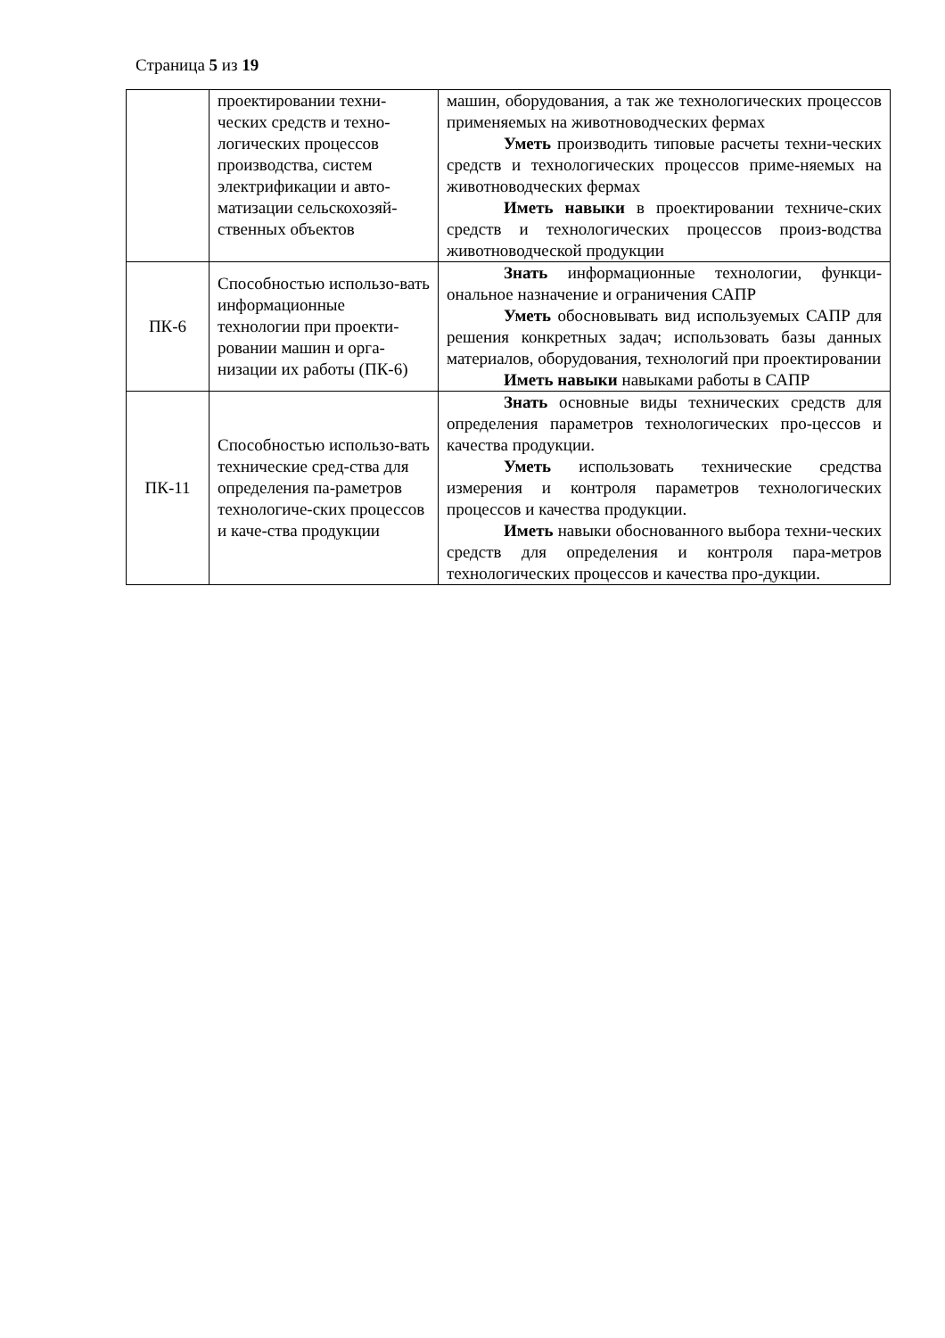Страница 5 из 19
| | проектировании техни-ческих средств и техно-логических процессов производства, систем электрификации и авто-матизации сельскохозяй-ственных объектов | машин, оборудования, а так же технологических процессов применяемых на животноводческих фермах Уметь производить типовые расчеты техни-ческих средств и технологических процессов приме-няемых на животноводческих фермах Иметь навыки в проектировании техниче-ских средств и технологических процессов произ-водства животноводческой продукции |
| ПК-6 | Способностью использо-вать информационные технологии при проекти-ровании машин и орга-низации их работы (ПК-6) | Знать информационные технологии, функци-ональное назначение и ограничения САПР Уметь обосновывать вид используемых САПР для решения конкретных задач; использовать базы данных материалов, оборудования, технологий при проектировании Иметь навыки навыками работы в САПР |
| ПК-11 | Способностью использо-вать технические сред-ства для определения па-раметров технологиче-ских процессов и каче-ства продукции | Знать основные виды технических средств для определения параметров технологических про-цессов и качества продукции. Уметь использовать технические средства измерения и контроля параметров технологических процессов и качества продукции. Иметь навыки обоснованного выбора техни-ческих средств для определения и контроля пара-метров технологических процессов и качества про-дукции. |